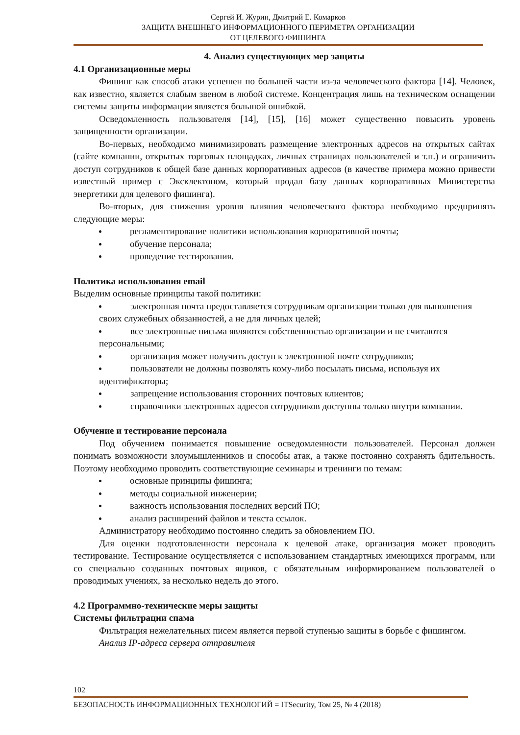Сергей И. Журин, Дмитрий Е. Комарков
ЗАЩИТА ВНЕШНЕГО ИНФОРМАЦИОННОГО ПЕРИМЕТРА ОРГАНИЗАЦИИ
ОТ ЦЕЛЕВОГО ФИШИНГА
4. Анализ существующих мер защиты
4.1 Организационные меры
Фишинг как способ атаки успешен по большей части из-за человеческого фактора [14]. Человек, как известно, является слабым звеном в любой системе. Концентрация лишь на техническом оснащении системы защиты информации является большой ошибкой.
Осведомленность пользователя [14], [15], [16] может существенно повысить уровень защищенности организации.
Во-первых, необходимо минимизировать размещение электронных адресов на открытых сайтах (сайте компании, открытых торговых площадках, личных страницах пользователей и т.п.) и ограничить доступ сотрудников к общей базе данных корпоративных адресов (в качестве примера можно привести известный пример с Эксклектоном, который продал базу данных корпоративных Министерства энергетики для целевого фишинга).
Во-вторых, для снижения уровня влияния человеческого фактора необходимо предпринять следующие меры:
регламентирование политики использования корпоративной почты;
обучение персонала;
проведение тестирования.
Политика использования email
Выделим основные принципы такой политики:
электронная почта предоставляется сотрудникам организации только для выполнения своих служебных обязанностей, а не для личных целей;
все электронные письма являются собственностью организации и не считаются персональными;
организация может получить доступ к электронной почте сотрудников;
пользователи не должны позволять кому-либо посылать письма, используя их идентификаторы;
запрещение использования сторонних почтовых клиентов;
справочники электронных адресов сотрудников доступны только внутри компании.
Обучение и тестирование персонала
Под обучением понимается повышение осведомленности пользователей. Персонал должен понимать возможности злоумышленников и способы атак, а также постоянно сохранять бдительность. Поэтому необходимо проводить соответствующие семинары и тренинги по темам:
основные принципы фишинга;
методы социальной инженерии;
важность использования последних версий ПО;
анализ расширений файлов и текста ссылок.
Администратору необходимо постоянно следить за обновлением ПО.
Для оценки подготовленности персонала к целевой атаке, организация может проводить тестирование. Тестирование осуществляется с использованием стандартных имеющихся программ, или со специально созданных почтовых ящиков, с обязательным информированием пользователей о проводимых учениях, за несколько недель до этого.
4.2 Программно-технические меры защиты
Системы фильтрации спама
Фильтрация нежелательных писем является первой ступенью защиты в борьбе с фишингом.
Анализ IP-адреса сервера отправителя
102
БЕЗОПАСНОСТЬ ИНФОРМАЦИОННЫХ ТЕХНОЛОГИЙ = ITSecurity, Том 25, № 4 (2018)